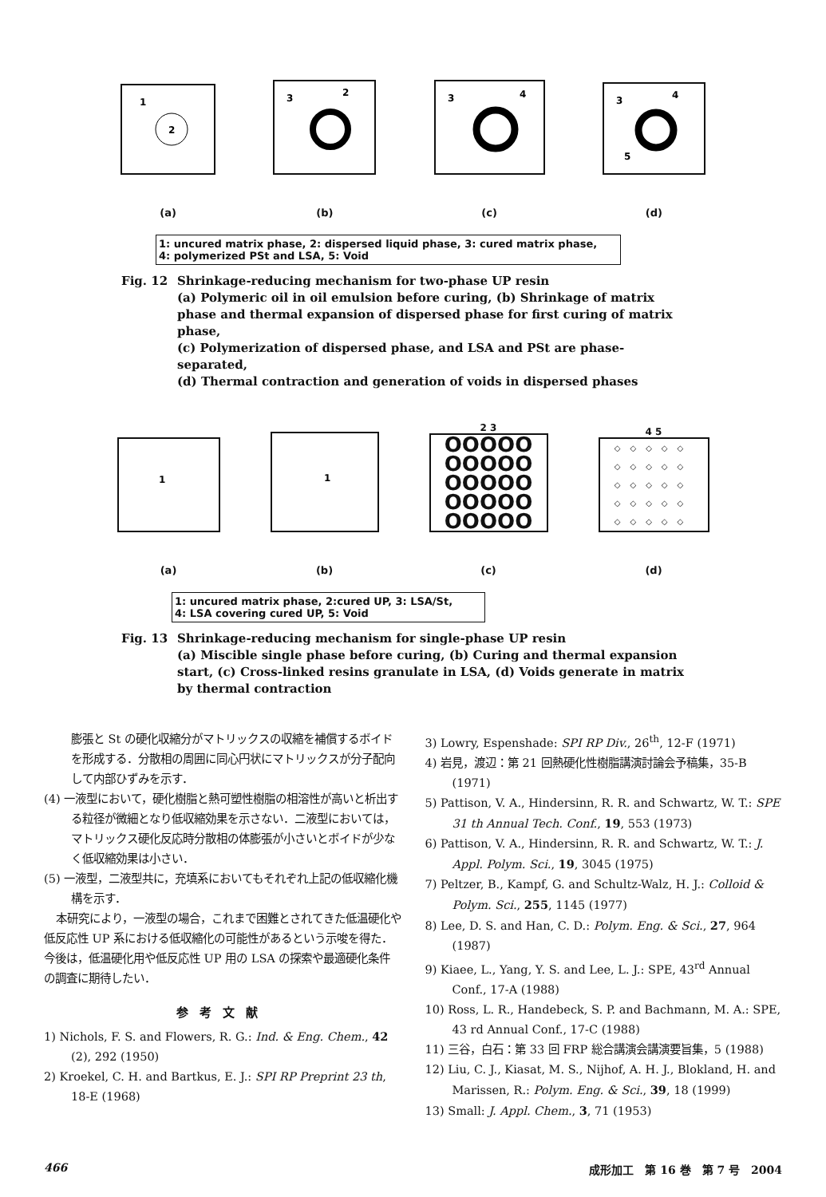1
2
(a)
3
2
(b)
3
4
(c)
3
4
5
(d)
1: uncured matrix phase, 2: dispersed liquid phase, 3: cured matrix phase,
4: polymerized PSt and LSA, 5: Void
Fig. 12 Shrinkage-reducing mechanism for two-phase UP resin
(a) Polymeric oil in oil emulsion before curing, (b) Shrinkage of matrix phase and thermal expansion of dispersed phase for first curing of matrix phase,
(c) Polymerization of dispersed phase, and LSA and PSt are phase-separated,
(d) Thermal contraction and generation of voids in dispersed phases
1
(a)
1
(b)
2 3
OOOOO
OOOOO
OOOOO
OOOOO
OOOOO
(c)
4 5
◇◇◇◇◇
◇◇◇◇◇
◇◇◇◇◇
◇◇◇◇◇
◇◇◇◇◇
(d)
1: uncured matrix phase, 2:cured UP, 3: LSA/St,
4: LSA covering cured UP, 5: Void
Fig. 13 Shrinkage-reducing mechanism for single-phase UP resin
(a) Miscible single phase before curing, (b) Curing and thermal expansion start, (c) Cross-linked resins granulate in LSA, (d) Voids generate in matrix by thermal contraction
膨張と St の硬化収縮分がマトリックスの収縮を補償するボイドを形成する．分散相の周囲に同心円状にマトリックスが分子配向して内部ひずみを示す．
(4) 一液型において，硬化樹脂と熱可塑性樹脂の相溶性が高いと析出する粒径が微細となり低収縮効果を示さない．二液型においては，マトリックス硬化反応時分散相の体膨張が小さいとボイドが少なく低収縮効果は小さい．
(5) 一液型，二液型共に，充填系においてもそれぞれ上記の低収縮化機構を示す．
本研究により，一液型の場合，これまで困難とされてきた低温硬化や低反応性 UP 系における低収縮化の可能性があるという示唆を得た．今後は，低温硬化用や低反応性 UP 用の LSA の探索や最適硬化条件の調査に期待したい．
参考文献
1) Nichols, F. S. and Flowers, R. G.: Ind. & Eng. Chem., 42 (2), 292 (1950)
2) Kroekel, C. H. and Bartkus, E. J.: SPI RP Preprint 23 th, 18-E (1968)
3) Lowry, Espenshade: SPI RP Div., 26<sup>th</sup>, 12-F (1971)
4) 岩見，渡辺：第 21 回熱硬化性樹脂講演討論会予稿集，35-B (1971)
5) Pattison, V. A., Hindersinn, R. R. and Schwartz, W. T.: SPE 31 th Annual Tech. Conf., 19, 553 (1973)
6) Pattison, V. A., Hindersinn, R. R. and Schwartz, W. T.: J. Appl. Polym. Sci., 19, 3045 (1975)
7) Peltzer, B., Kampf, G. and Schultz-Walz, H. J.: Colloid & Polym. Sci., 255, 1145 (1977)
8) Lee, D. S. and Han, C. D.: Polym. Eng. & Sci., 27, 964 (1987)
9) Kiaee, L., Yang, Y. S. and Lee, L. J.: SPE, 43<sup>rd</sup> Annual Conf., 17-A (1988)
10) Ross, L. R., Handebeck, S. P. and Bachmann, M. A.: SPE, 43 rd Annual Conf., 17-C (1988)
11) 三谷，白石：第 33 回 FRP 総合講演会講演要旨集，5 (1988)
12) Liu, C. J., Kiasat, M. S., Nijhof, A. H. J., Blokland, H. and Marissen, R.: Polym. Eng. & Sci., 39, 18 (1999)
13) Small: J. Appl. Chem., 3, 71 (1953)
466 成形加工　第 16 巻　第 7 号　2004